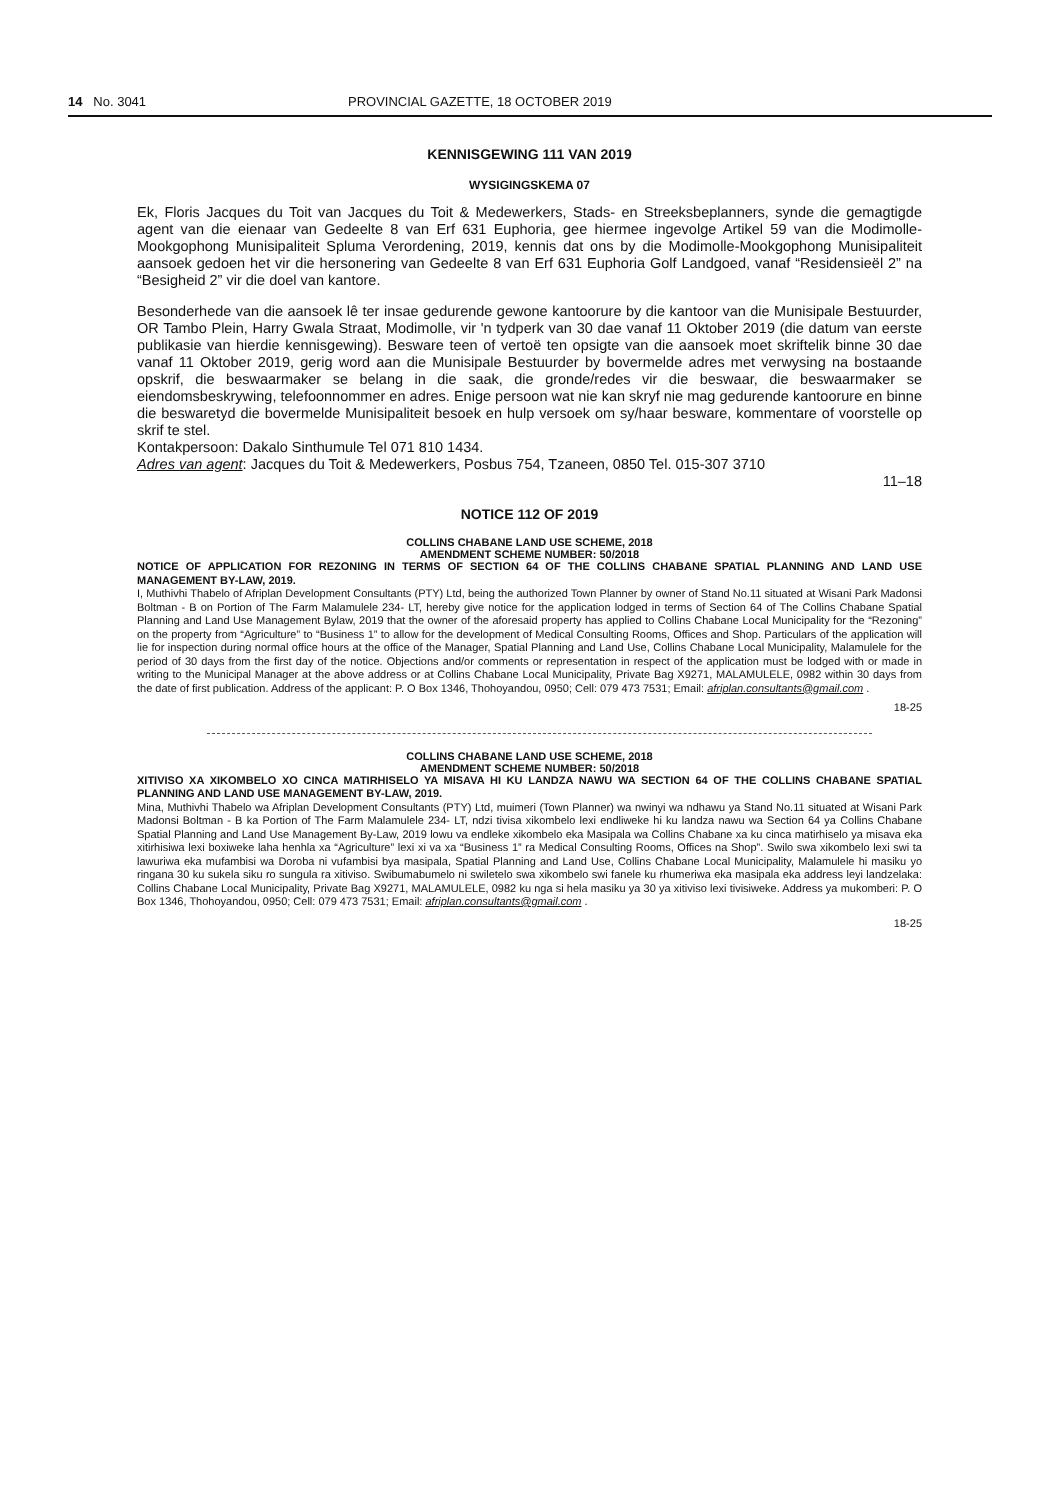14 No. 3041 PROVINCIAL GAZETTE, 18 OCTOBER 2019
KENNISGEWING 111 VAN 2019
WYSIGINGSKEMA 07
Ek, Floris Jacques du Toit van Jacques du Toit & Medewerkers, Stads- en Streeksbeplanners, synde die gemagtigde agent van die eienaar van Gedeelte 8 van Erf 631 Euphoria, gee hiermee ingevolge Artikel 59 van die Modimolle-Mookgophong Munisipaliteit Spluma Verordening, 2019, kennis dat ons by die Modimolle-Mookgophong Munisipaliteit aansoek gedoen het vir die hersonering van Gedeelte 8 van Erf 631 Euphoria Golf Landgoed, vanaf “Residensieël 2” na “Besigheid 2” vir die doel van kantore.
Besonderhede van die aansoek lê ter insae gedurende gewone kantoorure by die kantoor van die Munisipale Bestuurder, OR Tambo Plein, Harry Gwala Straat, Modimolle, vir 'n tydperk van 30 dae vanaf 11 Oktober 2019 (die datum van eerste publikasie van hierdie kennisgewing). Besware teen of vertoë ten opsigte van die aansoek moet skriftelik binne 30 dae vanaf 11 Oktober 2019, gerig word aan die Munisipale Bestuurder by bovermelde adres met verwysing na bostaande opskrif, die beswaarmaker se belang in die saak, die gronde/redes vir die beswaar, die beswaarmaker se eiendomsbeskrywing, telefoonnommer en adres. Enige persoon wat nie kan skryf nie mag gedurende kantoorure en binne die beswaretyd die bovermelde Munisipaliteit besoek en hulp versoek om sy/haar besware, kommentare of voorstelle op skrif te stel.
Kontakpersoon: Dakalo Sinthumule Tel 071 810 1434.
Adres van agent: Jacques du Toit & Medewerkers, Posbus 754, Tzaneen, 0850 Tel. 015-307 3710
11–18
NOTICE 112 OF 2019
COLLINS CHABANE LAND USE SCHEME, 2018
AMENDMENT SCHEME NUMBER: 50/2018
NOTICE OF APPLICATION FOR REZONING IN TERMS OF SECTION 64 OF THE COLLINS CHABANE SPATIAL PLANNING AND LAND USE MANAGEMENT BY-LAW, 2019.
I, Muthivhi Thabelo of Afriplan Development Consultants (PTY) Ltd, being the authorized Town Planner by owner of Stand No.11 situated at Wisani Park Madonsi Boltman - B on Portion of The Farm Malamulele 234- LT, hereby give notice for the application lodged in terms of Section 64 of The Collins Chabane Spatial Planning and Land Use Management Bylaw, 2019 that the owner of the aforesaid property has applied to Collins Chabane Local Municipality for the “Rezoning” on the property from “Agriculture” to “Business 1” to allow for the development of Medical Consulting Rooms, Offices and Shop. Particulars of the application will lie for inspection during normal office hours at the office of the Manager, Spatial Planning and Land Use, Collins Chabane Local Municipality, Malamulele for the period of 30 days from the first day of the notice. Objections and/or comments or representation in respect of the application must be lodged with or made in writing to the Municipal Manager at the above address or at Collins Chabane Local Municipality, Private Bag X9271, MALAMULELE, 0982 within 30 days from the date of first publication. Address of the applicant: P. O Box 1346, Thohoyandou, 0950; Cell: 079 473 7531; Email: afriplan.consultants@gmail.com .
18-25
COLLINS CHABANE LAND USE SCHEME, 2018
AMENDMENT SCHEME NUMBER: 50/2018
XITIVISO XA XIKOMBELO XO CINCA MATIRHISELO YA MISAVA HI KU LANDZA NAWU WA SECTION 64 OF THE COLLINS CHABANE SPATIAL PLANNING AND LAND USE MANAGEMENT BY-LAW, 2019.
Mina, Muthivhi Thabelo wa Afriplan Development Consultants (PTY) Ltd, muimeri (Town Planner) wa nwinyi wa ndhawu ya Stand No.11 situated at Wisani Park Madonsi Boltman - B ka Portion of The Farm Malamulele 234- LT, ndzi tivisa xikombelo lexi endliweke hi ku landza nawu wa Section 64 ya Collins Chabane Spatial Planning and Land Use Management By-Law, 2019 lowu va endleke xikombelo eka Masipala wa Collins Chabane xa ku cinca matirhiselo ya misava eka xitirhisiwa lexi boxiweke laha henhla xa “Agriculture” lexi xi va xa “Business 1” ra Medical Consulting Rooms, Offices na Shop”. Swilo swa xikombelo lexi swi ta lawuriwa eka mufambisi wa Doroba ni vufambisi bya masipala, Spatial Planning and Land Use, Collins Chabane Local Municipality, Malamulele hi masiku yo ringana 30 ku sukela siku ro sungula ra xitiviso. Swibumabumelo ni swiletelo swa xikombelo swi fanele ku rhumeriwa eka masipala eka address leyi landzelaka: Collins Chabane Local Municipality, Private Bag X9271, MALAMULELE, 0982 ku nga si hela masiku ya 30 ya xitiviso lexi tivisiweke. Address ya mukomberi: P. O Box 1346, Thohoyandou, 0950; Cell: 079 473 7531; Email: afriplan.consultants@gmail.com .
18-25